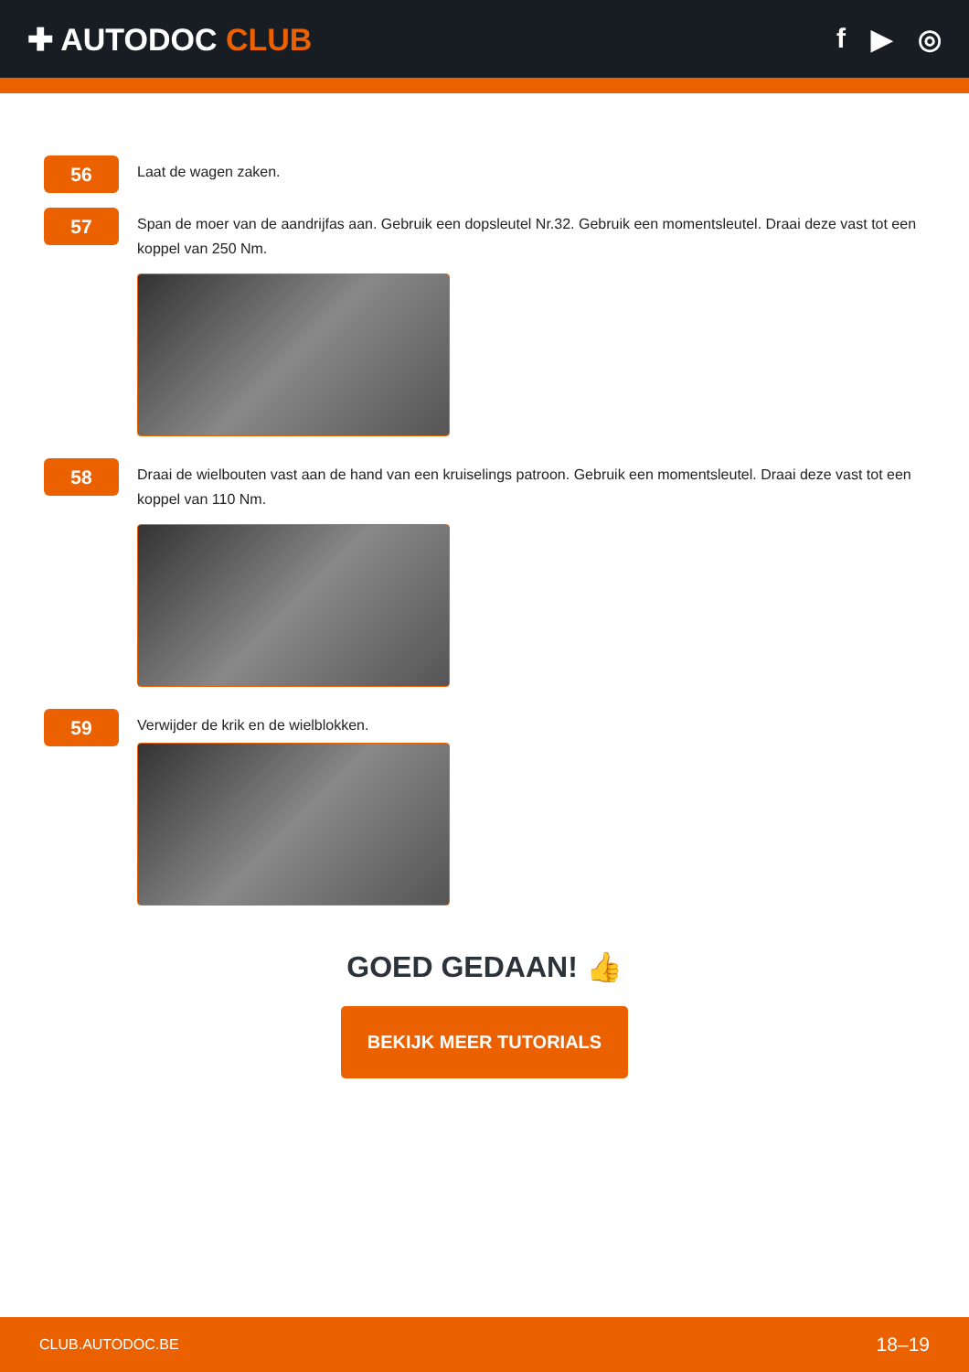✚ AUTODOC CLUB f ▶ ◎
56
Laat de wagen zaken.
57
Span de moer van de aandrijfas aan. Gebruik een dopsleutel Nr.32. Gebruik een momentsleutel. Draai deze vast tot een koppel van 250 Nm.
58
Draai de wielbouten vast aan de hand van een kruiselings patroon. Gebruik een momentsleutel. Draai deze vast tot een koppel van 110 Nm.
59
Verwijder de krik en de wielblokken.
GOED GEDAAN! 👍
BEKIJK MEER TUTORIALS
CLUB.AUTODOC.BE 18–19